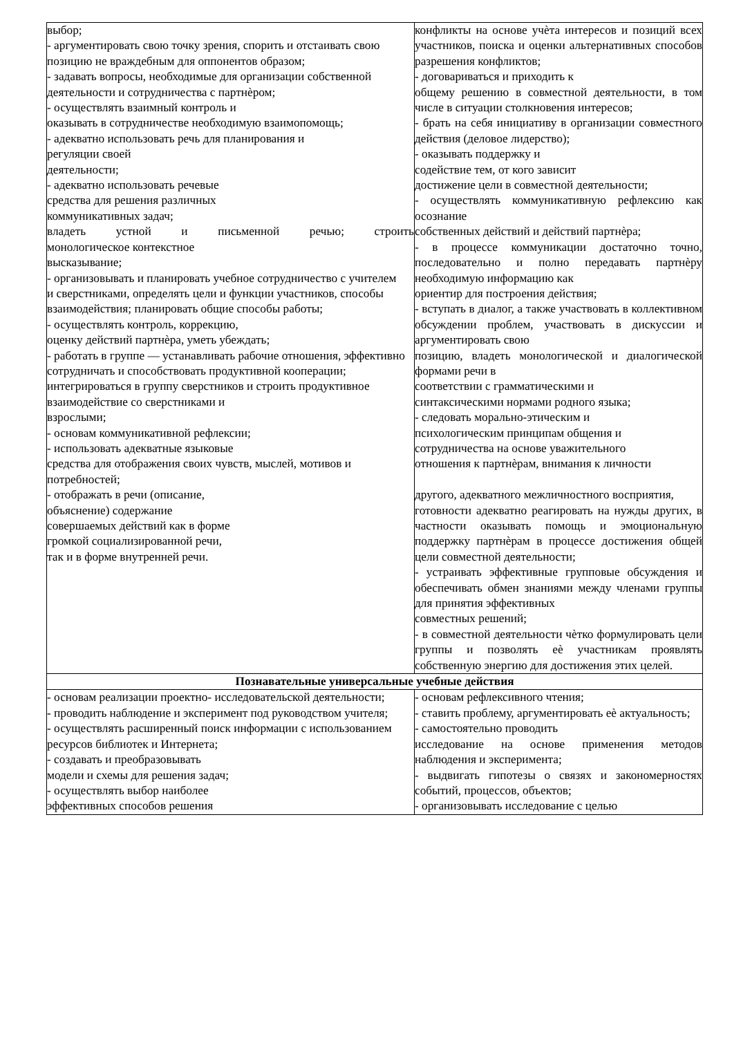| выбор; - аргументировать свою точку зрения, спорить и отстаивать свою позицию не враждебным для оппонентов образом; - задавать вопросы, необходимые для организации собственной деятельности и сотрудничества с партнѐром; - осуществлять взаимный контроль и оказывать в сотрудничестве необходимую взаимопомощь; - адекватно использовать речь для планирования и регуляции своей деятельности; - адекватно использовать речевые средства для решения различных коммуникативных задач; владеть устной и письменной речью; строить монологическое контекстное высказывание; - организовывать и планировать учебное сотрудничество с учителем и сверстниками, определять цели и функции участников, способы взаимодействия; планировать общие способы работы; - осуществлять контроль, коррекцию, оценку действий партнѐра, уметь убеждать; - работать в группе — устанавливать рабочие отношения, эффективно сотрудничать и способствовать продуктивной кооперации; интегрироваться в группу сверстников и строить продуктивное взаимодействие со сверстниками и взрослыми; - основам коммуникативной рефлексии; - использовать адекватные языковые средства для отображения своих чувств, мыслей, мотивов и потребностей; - отображать в речи (описание, объяснение) содержание совершаемых действий как в форме громкой социализированной речи, так и в форме внутренней речи. | конфликты на основе учѐта интересов и позиций всех участников, поиска и оценки альтернативных способов разрешения конфликтов; - договариваться и приходить к общему решению в совместной деятельности, в том числе в ситуации столкновения интересов; - брать на себя инициативу в организации совместного действия (деловое лидерство); - оказывать поддержку и содействие тем, от кого зависит достижение цели в совместной деятельности; - осуществлять коммуникативную рефлексию как осознание собственных действий и действий партнѐра; - в процессе коммуникации достаточно точно, последовательно и полно передавать партнѐру необходимую информацию как ориентир для построения действия; - вступать в диалог, а также участвовать в коллективном обсуждении проблем, участвовать в дискуссии и аргументировать свою позицию, владеть монологической и диалогической формами речи в соответствии с грамматическими и синтаксическими нормами родного языка; - следовать морально-этическим и психологическим принципам общения и сотрудничества на основе уважительного отношения к партнѐрам, внимания к личности другого, адекватного межличностного восприятия, готовности адекватно реагировать на нужды других, в частности оказывать помощь и эмоциональную поддержку партнѐрам в процессе достижения общей цели совместной деятельности; - устраивать эффективные групповые обсуждения и обеспечивать обмен знаниями между членами группы для принятия эффективных совместных решений; - в совместной деятельности чѐтко формулировать цели группы и позволять еѐ участникам проявлять собственную энергию для достижения этих целей. |
| Познавательные универсальные учебные действия | |
| - основам реализации проектно- исследовательской деятельности; - проводить наблюдение и эксперимент под руководством учителя; - осуществлять расширенный поиск информации с использованием ресурсов библиотек и Интернета; - создавать и преобразовывать модели и схемы для решения задач; - осуществлять выбор наиболее эффективных способов решения | - основам рефлексивного чтения; - ставить проблему, аргументировать еѐ актуальность; - самостоятельно проводить исследование на основе применения методов наблюдения и эксперимента; - выдвигать гипотезы о связях и закономерностях событий, процессов, объектов; - организовывать исследование с целью |